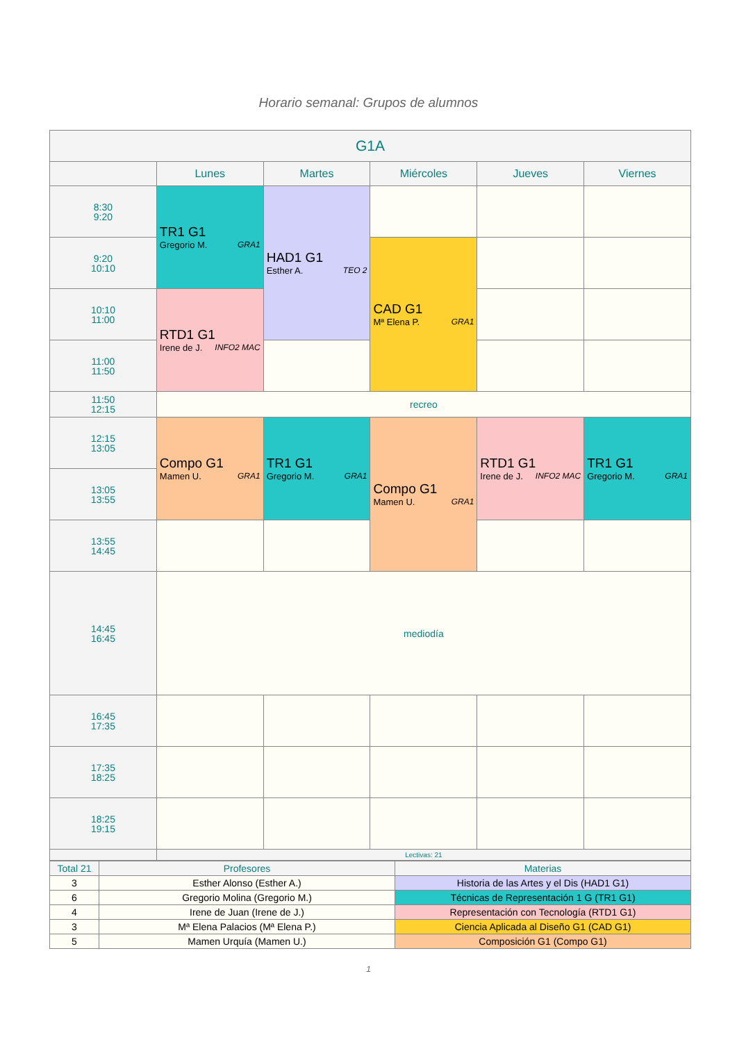Horario semanal: Grupos de alumnos
| G1A | | | | | |
| --- | --- | --- | --- | --- | --- |
| | Lunes | Martes | Miércoles | Jueves | Viernes |
| 8:30 9:20 | TR1 G1 Gregorio M. GRA1 | HAD1 G1 Esther A. TEO 2 | | | |
| 9:20 10:10 | | | CAD G1 Mª Elena P. GRA1 | | |
| 10:10 11:00 | RTD1 G1 Irene de J. INFO2 MAC | | | | |
| 11:00 11:50 | | | | | |
| 11:50 12:15 | recreo | | | | |
| 12:15 13:05 | Compo G1 Mamen U. GRA1 | TR1 G1 Gregorio M. GRA1 | Compo G1 Mamen U. GRA1 | RTD1 G1 Irene de J. INFO2 MAC | TR1 G1 Gregorio M. GRA1 |
| 13:05 13:55 | | | | | |
| 13:55 14:45 | | | | | |
| 14:45 16:45 | mediodía | | | | |
| 16:45 17:35 | | | | | |
| 17:35 18:25 | | | | | |
| 18:25 19:15 | | | | | |
| | Lectivas: 21 | | | | |
| Total 21 | Profesores | Materias |
| 3 | Esther Alonso (Esther A.) | Historia de las Artes y el Dis (HAD1 G1) |
| 6 | Gregorio Molina (Gregorio M.) | Técnicas de Representación 1 G (TR1 G1) |
| 4 | Irene de Juan (Irene de J.) | Representación con Tecnología (RTD1 G1) |
| 3 | Mª Elena Palacios (Mª Elena P.) | Ciencia Aplicada al Diseño G1 (CAD G1) |
| 5 | Mamen Urquía (Mamen U.) | Composición G1 (Compo G1) |
1